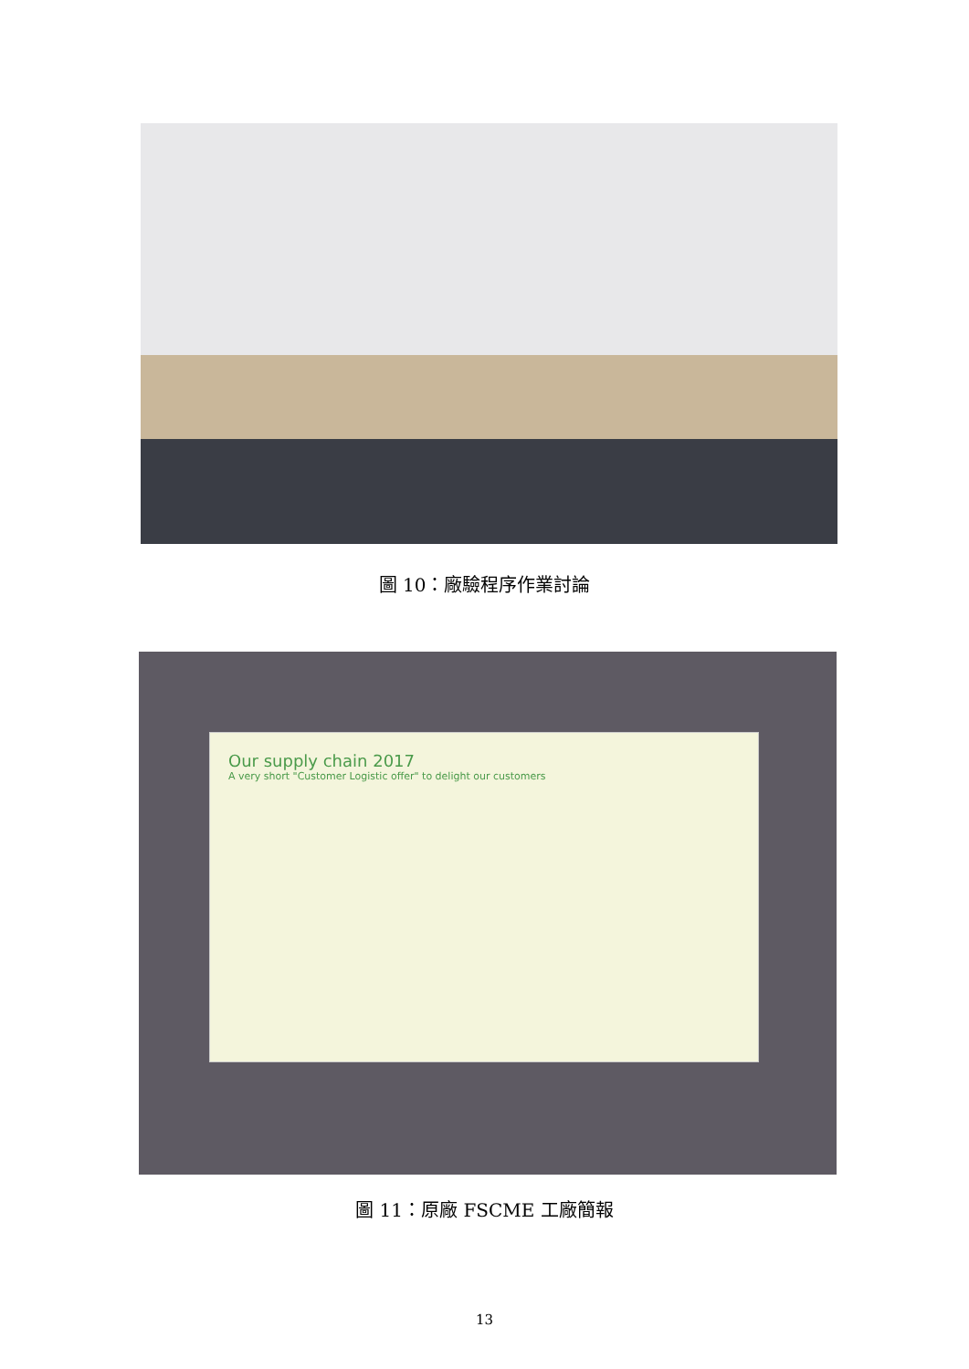圖 10：廠驗程序作業討論
Our supply chain 2017
A very short "Customer Logistic offer" to delight our customers
圖 11：原廠 FSCME 工廠簡報
13